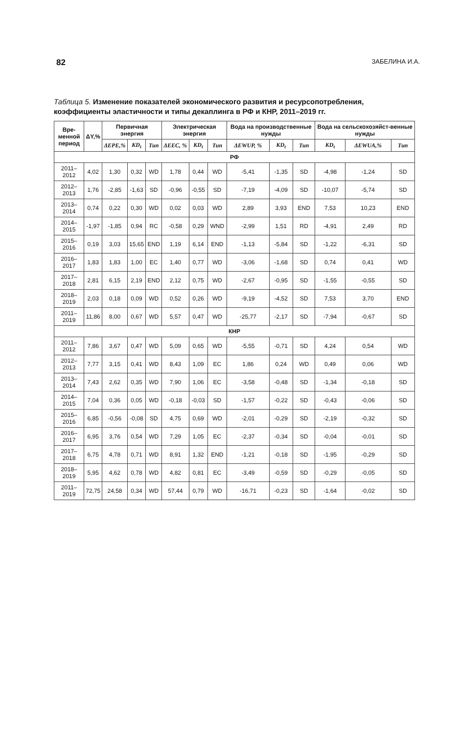82 ЗАБЕЛИНА И.А.
Таблица 5. Изменение показателей экономического развития и ресурсопотребления, коэффициенты эластичности и типы декаплинга в РФ и КНР, 2011–2019 гг.
| Вре- менной период | ΔY,% | Первичная энергия | | | Электрическая энергия | | | Вода на производственные нужды | | | Вода на сельскохозяйст-венные нужды | | |
| --- | --- | --- | --- | --- | --- | --- | --- | --- | --- | --- | --- | --- | --- |
| | | ΔEPE,% | KD<sub>t</sub> | Тип | ΔEEC, % | KD<sub>t</sub> | Тип | ΔEWUP, % | KD<sub>t</sub> | Тип | KD<sub>t</sub> | ΔEWUA,% | Тип |
| РФ | | | | | | | | | | | | | |
| 2011–2012 | 4,02 | 1,30 | 0,32 | WD | 1,78 | 0,44 | WD | -5,41 | -1,35 | SD | -4,98 | -1,24 | SD |
| 2012–2013 | 1,76 | -2,85 | -1,63 | SD | -0,96 | -0,55 | SD | -7,19 | -4,09 | SD | -10,07 | -5,74 | SD |
| 2013–2014 | 0,74 | 0,22 | 0,30 | WD | 0,02 | 0,03 | WD | 2,89 | 3,93 | END | 7,53 | 10,23 | END |
| 2014–2015 | -1,97 | -1,85 | 0,94 | RC | -0,58 | 0,29 | WND | -2,99 | 1,51 | RD | -4,91 | 2,49 | RD |
| 2015–2016 | 0,19 | 3,03 | 15,65 | END | 1,19 | 6,14 | END | -1,13 | -5,84 | SD | -1,22 | -6,31 | SD |
| 2016–2017 | 1,83 | 1,83 | 1,00 | EC | 1,40 | 0,77 | WD | -3,06 | -1,68 | SD | 0,74 | 0,41 | WD |
| 2017–2018 | 2,81 | 6,15 | 2,19 | END | 2,12 | 0,75 | WD | -2,67 | -0,95 | SD | -1,55 | -0,55 | SD |
| 2018–2019 | 2,03 | 0,18 | 0,09 | WD | 0,52 | 0,26 | WD | -9,19 | -4,52 | SD | 7,53 | 3,70 | END |
| 2011–2019 | 11,86 | 8,00 | 0,67 | WD | 5,57 | 0,47 | WD | -25,77 | -2,17 | SD | -7,94 | -0,67 | SD |
| КНР | | | | | | | | | | | | | |
| 2011–2012 | 7,86 | 3,67 | 0,47 | WD | 5,09 | 0,65 | WD | -5,55 | -0,71 | SD | 4,24 | 0,54 | WD |
| 2012–2013 | 7,77 | 3,15 | 0,41 | WD | 8,43 | 1,09 | EC | 1,86 | 0,24 | WD | 0,49 | 0,06 | WD |
| 2013–2014 | 7,43 | 2,62 | 0,35 | WD | 7,90 | 1,06 | EC | -3,58 | -0,48 | SD | -1,34 | -0,18 | SD |
| 2014–2015 | 7,04 | 0,36 | 0,05 | WD | -0,18 | -0,03 | SD | -1,57 | -0,22 | SD | -0,43 | -0,06 | SD |
| 2015–2016 | 6,85 | -0,56 | -0,08 | SD | 4,75 | 0,69 | WD | -2,01 | -0,29 | SD | -2,19 | -0,32 | SD |
| 2016–2017 | 6,95 | 3,76 | 0,54 | WD | 7,29 | 1,05 | EC | -2,37 | -0,34 | SD | -0,04 | -0,01 | SD |
| 2017–2018 | 6,75 | 4,78 | 0,71 | WD | 8,91 | 1,32 | END | -1,21 | -0,18 | SD | -1,95 | -0,29 | SD |
| 2018–2019 | 5,95 | 4,62 | 0,78 | WD | 4,82 | 0,81 | EC | -3,49 | -0,59 | SD | -0,29 | -0,05 | SD |
| 2011–2019 | 72,75 | 24,58 | 0,34 | WD | 57,44 | 0,79 | WD | -16,71 | -0,23 | SD | -1,64 | -0,02 | SD |